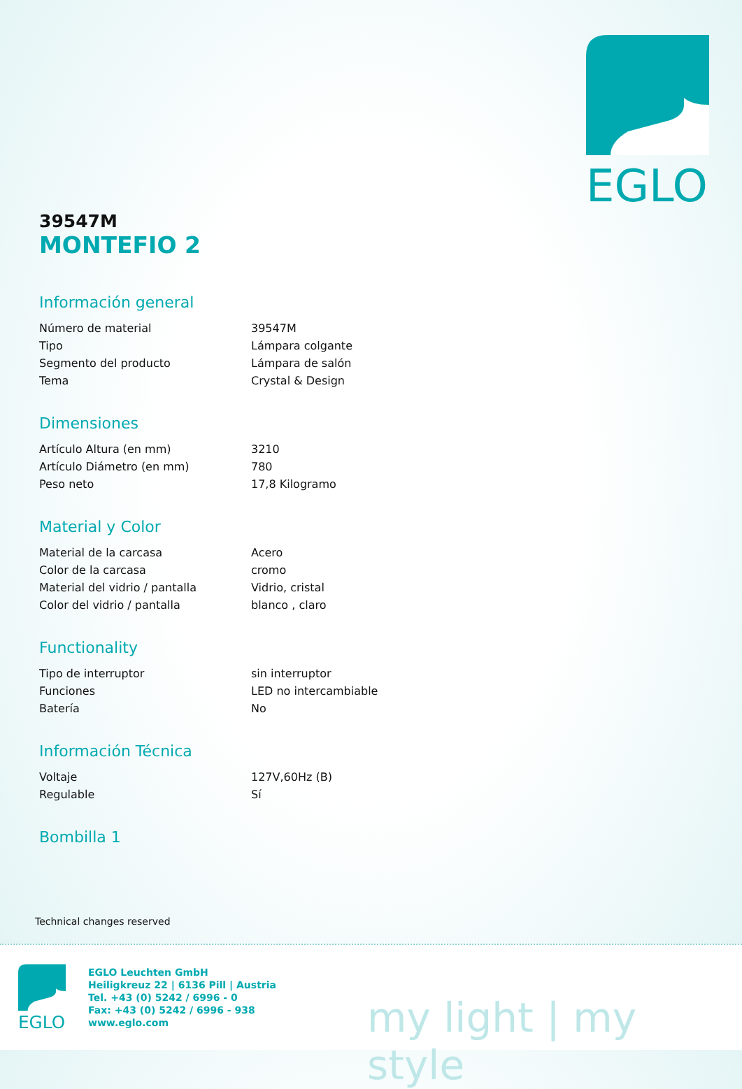EGLO
39547M
MONTEFIO 2
Información general
| Número de material | 39547M |
| Tipo | Lámpara colgante |
| Segmento del producto | Lámpara de salón |
| Tema | Crystal & Design |
Dimensiones
| Artículo Altura (en mm) | 3210 |
| Artículo Diámetro (en mm) | 780 |
| Peso neto | 17,8 Kilogramo |
Material y Color
| Material de la carcasa | Acero |
| Color de la carcasa | cromo |
| Material del vidrio / pantalla | Vidrio, cristal |
| Color del vidrio / pantalla | blanco , claro |
Functionality
| Tipo de interruptor | sin interruptor |
| Funciones | LED no intercambiable |
| Batería | No |
Información Técnica
| Voltaje | 127V,60Hz (B) |
| Regulable | Sí |
Bombilla 1
Technical changes reserved
EGLO
EGLO Leuchten GmbH
Heiligkreuz 22 | 6136 Pill | Austria
Tel. +43 (0) 5242 / 6996 - 0
Fax: +43 (0) 5242 / 6996 - 938
www.eglo.com
my light | my style